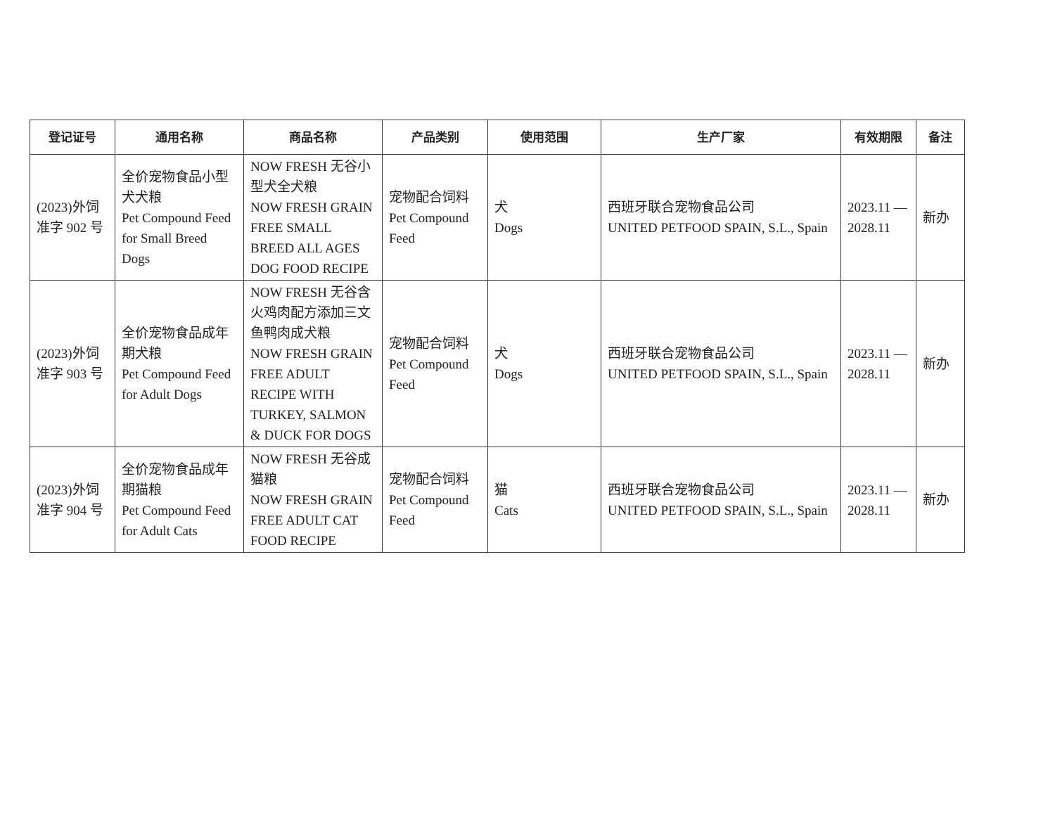| 登记证号 | 通用名称 | 商品名称 | 产品类别 | 使用范围 | 生产厂家 | 有效期限 | 备注 |
| --- | --- | --- | --- | --- | --- | --- | --- |
| (2023)外饲准字 902 号 | 全价宠物食品小型犬犬粮 Pet Compound Feed for Small Breed Dogs | NOW FRESH 无谷小型犬全犬粮 NOW FRESH GRAIN FREE SMALL BREED ALL AGES DOG FOOD RECIPE | 宠物配合饲料 Pet Compound Feed | 犬 Dogs | 西班牙联合宠物食品公司 UNITED PETFOOD SPAIN, S.L., Spain | 2023.11 — 2028.11 | 新办 |
| (2023)外饲准字 903 号 | 全价宠物食品成年期犬粮 Pet Compound Feed for Adult Dogs | NOW FRESH 无谷含火鸡肉配方添加三文鱼鸭肉成犬粮 NOW FRESH GRAIN FREE ADULT RECIPE WITH TURKEY, SALMON & DUCK FOR DOGS | 宠物配合饲料 Pet Compound Feed | 犬 Dogs | 西班牙联合宠物食品公司 UNITED PETFOOD SPAIN, S.L., Spain | 2023.11 — 2028.11 | 新办 |
| (2023)外饲准字 904 号 | 全价宠物食品成年期猫粮 Pet Compound Feed for Adult Cats | NOW FRESH 无谷成猫粮 NOW FRESH GRAIN FREE ADULT CAT FOOD RECIPE | 宠物配合饲料 Pet Compound Feed | 猫 Cats | 西班牙联合宠物食品公司 UNITED PETFOOD SPAIN, S.L., Spain | 2023.11 — 2028.11 | 新办 |